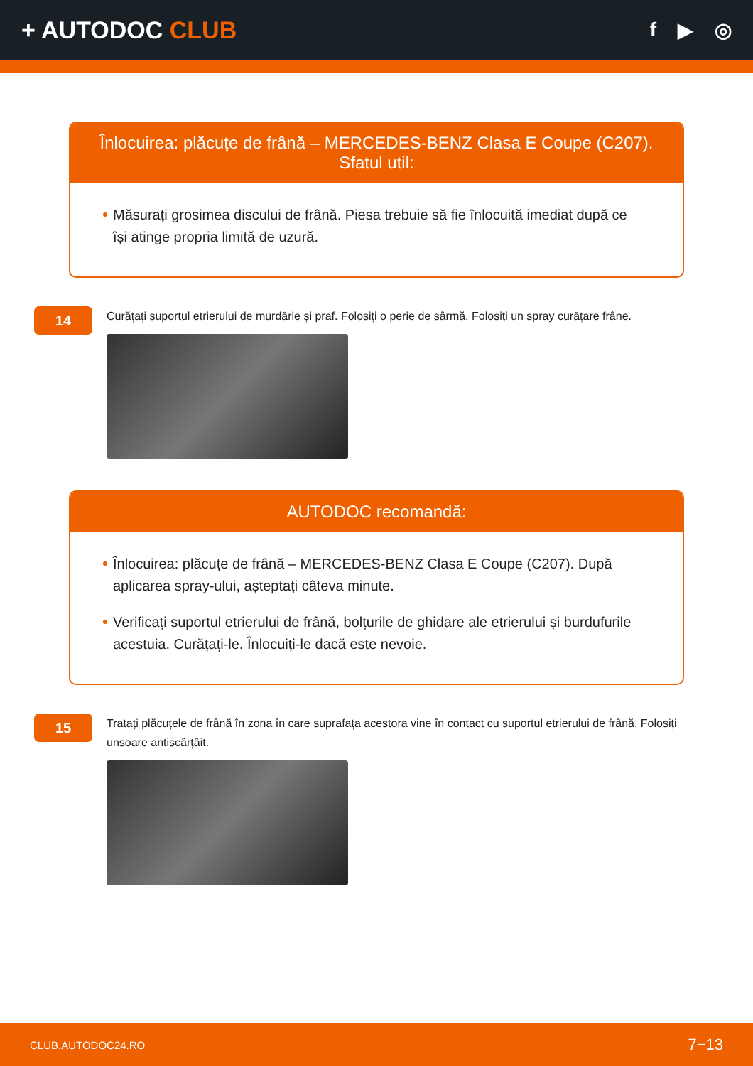+ AUTODOC CLUB
f ▶ ◎
Înlocuirea: plăcuțe de frână – MERCEDES-BENZ Clasa E Coupe (C207). Sfatul util:
Măsurați grosimea discului de frână. Piesa trebuie să fie înlocuită imediat după ce își atinge propria limită de uzură.
14
Curățați suportul etrierului de murdărie și praf. Folosiți o perie de sârmă. Folosiți un spray curățare frâne.
AUTODOC recomandă:
Înlocuirea: plăcuțe de frână – MERCEDES-BENZ Clasa E Coupe (C207). După aplicarea spray-ului, așteptați câteva minute.
Verificați suportul etrierului de frână, bolțurile de ghidare ale etrierului și burdufurile acestuia. Curățați-le. Înlocuiți-le dacă este nevoie.
15
Tratați plăcuțele de frână în zona în care suprafața acestora vine în contact cu suportul etrierului de frână. Folosiți unsoare antiscârțâit.
CLUB.AUTODOC24.RO 7−13